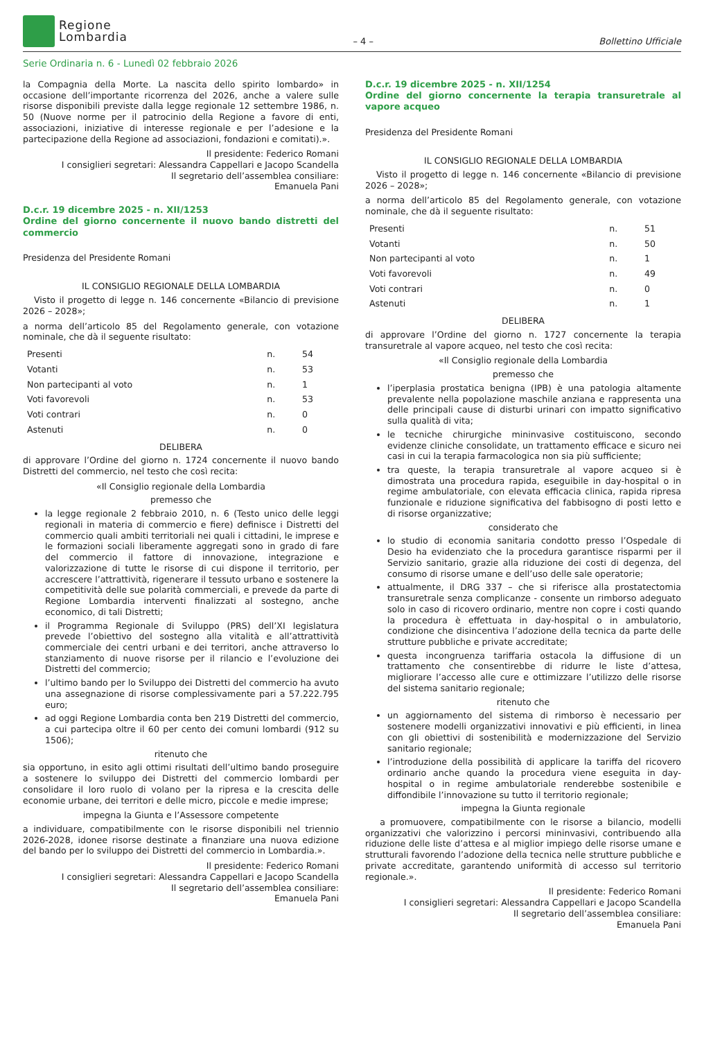Regione
Lombardia
– 4 –
Bollettino Ufficiale
Serie Ordinaria n. 6 - Lunedì 02 febbraio 2026
la Compagnia della Morte. La nascita dello spirito lombardo» in occasione dell’importante ricorrenza del 2026, anche a valere sulle risorse disponibili previste dalla legge regionale 12 settembre 1986, n. 50 (Nuove norme per il patrocinio della Regione a favore di enti, associazioni, iniziative di interesse regionale e per l’adesione e la partecipazione della Regione ad associazioni, fondazioni e comitati).».
Il presidente: Federico Romani
I consiglieri segretari: Alessandra Cappellari e Jacopo Scandella
Il segretario dell’assemblea consiliare:
Emanuela Pani
D.c.r. 19 dicembre 2025 - n. XII/1253
Ordine del giorno concernente il nuovo bando distretti del commercio
Presidenza del Presidente Romani
IL CONSIGLIO REGIONALE DELLA LOMBARDIA
Visto il progetto di legge n. 146 concernente «Bilancio di previsione 2026 – 2028»;
a norma dell’articolo 85 del Regolamento generale, con votazione nominale, che dà il seguente risultato:
| Presenti | n. | 54 |
| Votanti | n. | 53 |
| Non partecipanti al voto | n. | 1 |
| Voti favorevoli | n. | 53 |
| Voti contrari | n. | 0 |
| Astenuti | n. | 0 |
DELIBERA
di approvare l’Ordine del giorno n. 1724 concernente il nuovo bando Distretti del commercio, nel testo che così recita:
«Il Consiglio regionale della Lombardia
premesso che
la legge regionale 2 febbraio 2010, n. 6 (Testo unico delle leggi regionali in materia di commercio e fiere) definisce i Distretti del commercio quali ambiti territoriali nei quali i cittadini, le imprese e le formazioni sociali liberamente aggregati sono in grado di fare del commercio il fattore di innovazione, integrazione e valorizzazione di tutte le risorse di cui dispone il territorio, per accrescere l’attrattività, rigenerare il tessuto urbano e sostenere la competitività delle sue polarità commerciali, e prevede da parte di Regione Lombardia interventi finalizzati al sostegno, anche economico, di tali Distretti;
il Programma Regionale di Sviluppo (PRS) dell’XI legislatura prevede l’obiettivo del sostegno alla vitalità e all’attrattività commerciale dei centri urbani e dei territori, anche attraverso lo stanziamento di nuove risorse per il rilancio e l’evoluzione dei Distretti del commercio;
l’ultimo bando per lo Sviluppo dei Distretti del commercio ha avuto una assegnazione di risorse complessivamente pari a 57.222.795 euro;
ad oggi Regione Lombardia conta ben 219 Distretti del commercio, a cui partecipa oltre il 60 per cento dei comuni lombardi (912 su 1506);
ritenuto che
sia opportuno, in esito agli ottimi risultati dell’ultimo bando proseguire a sostenere lo sviluppo dei Distretti del commercio lombardi per consolidare il loro ruolo di volano per la ripresa e la crescita delle economie urbane, dei territori e delle micro, piccole e medie imprese;
impegna la Giunta e l’Assessore competente
a individuare, compatibilmente con le risorse disponibili nel triennio 2026-2028, idonee risorse destinate a finanziare una nuova edizione del bando per lo sviluppo dei Distretti del commercio in Lombardia.».
Il presidente: Federico Romani
I consiglieri segretari: Alessandra Cappellari e Jacopo Scandella
Il segretario dell’assemblea consiliare:
Emanuela Pani
D.c.r. 19 dicembre 2025 - n. XII/1254
Ordine del giorno concernente la terapia transuretrale al vapore acqueo
Presidenza del Presidente Romani
IL CONSIGLIO REGIONALE DELLA LOMBARDIA
Visto il progetto di legge n. 146 concernente «Bilancio di previsione 2026 – 2028»;
a norma dell’articolo 85 del Regolamento generale, con votazione nominale, che dà il seguente risultato:
| Presenti | n. | 51 |
| Votanti | n. | 50 |
| Non partecipanti al voto | n. | 1 |
| Voti favorevoli | n. | 49 |
| Voti contrari | n. | 0 |
| Astenuti | n. | 1 |
DELIBERA
di approvare l’Ordine del giorno n. 1727 concernente la terapia transuretrale al vapore acqueo, nel testo che così recita:
«Il Consiglio regionale della Lombardia
premesso che
l’iperplasia prostatica benigna (IPB) è una patologia altamente prevalente nella popolazione maschile anziana e rappresenta una delle principali cause di disturbi urinari con impatto significativo sulla qualità di vita;
le tecniche chirurgiche mininvasive costituiscono, secondo evidenze cliniche consolidate, un trattamento efficace e sicuro nei casi in cui la terapia farmacologica non sia più sufficiente;
tra queste, la terapia transuretrale al vapore acqueo si è dimostrata una procedura rapida, eseguibile in day-hospital o in regime ambulatoriale, con elevata efficacia clinica, rapida ripresa funzionale e riduzione significativa del fabbisogno di posti letto e di risorse organizzative;
considerato che
lo studio di economia sanitaria condotto presso l’Ospedale di Desio ha evidenziato che la procedura garantisce risparmi per il Servizio sanitario, grazie alla riduzione dei costi di degenza, del consumo di risorse umane e dell’uso delle sale operatorie;
attualmente, il DRG 337 – che si riferisce alla prostatectomia transuretrale senza complicanze - consente un rimborso adeguato solo in caso di ricovero ordinario, mentre non copre i costi quando la procedura è effettuata in day-hospital o in ambulatorio, condizione che disincentiva l’adozione della tecnica da parte delle strutture pubbliche e private accreditate;
questa incongruenza tariffaria ostacola la diffusione di un trattamento che consentirebbe di ridurre le liste d’attesa, migliorare l’accesso alle cure e ottimizzare l’utilizzo delle risorse del sistema sanitario regionale;
ritenuto che
un aggiornamento del sistema di rimborso è necessario per sostenere modelli organizzativi innovativi e più efficienti, in linea con gli obiettivi di sostenibilità e modernizzazione del Servizio sanitario regionale;
l’introduzione della possibilità di applicare la tariffa del ricovero ordinario anche quando la procedura viene eseguita in day-hospital o in regime ambulatoriale renderebbe sostenibile e diffondibile l’innovazione su tutto il territorio regionale;
impegna la Giunta regionale
a promuovere, compatibilmente con le risorse a bilancio, modelli organizzativi che valorizzino i percorsi mininvasivi, contribuendo alla riduzione delle liste d’attesa e al miglior impiego delle risorse umane e strutturali favorendo l’adozione della tecnica nelle strutture pubbliche e private accreditate, garantendo uniformità di accesso sul territorio regionale.».
Il presidente: Federico Romani
I consiglieri segretari: Alessandra Cappellari e Jacopo Scandella
Il segretario dell’assemblea consiliare:
Emanuela Pani